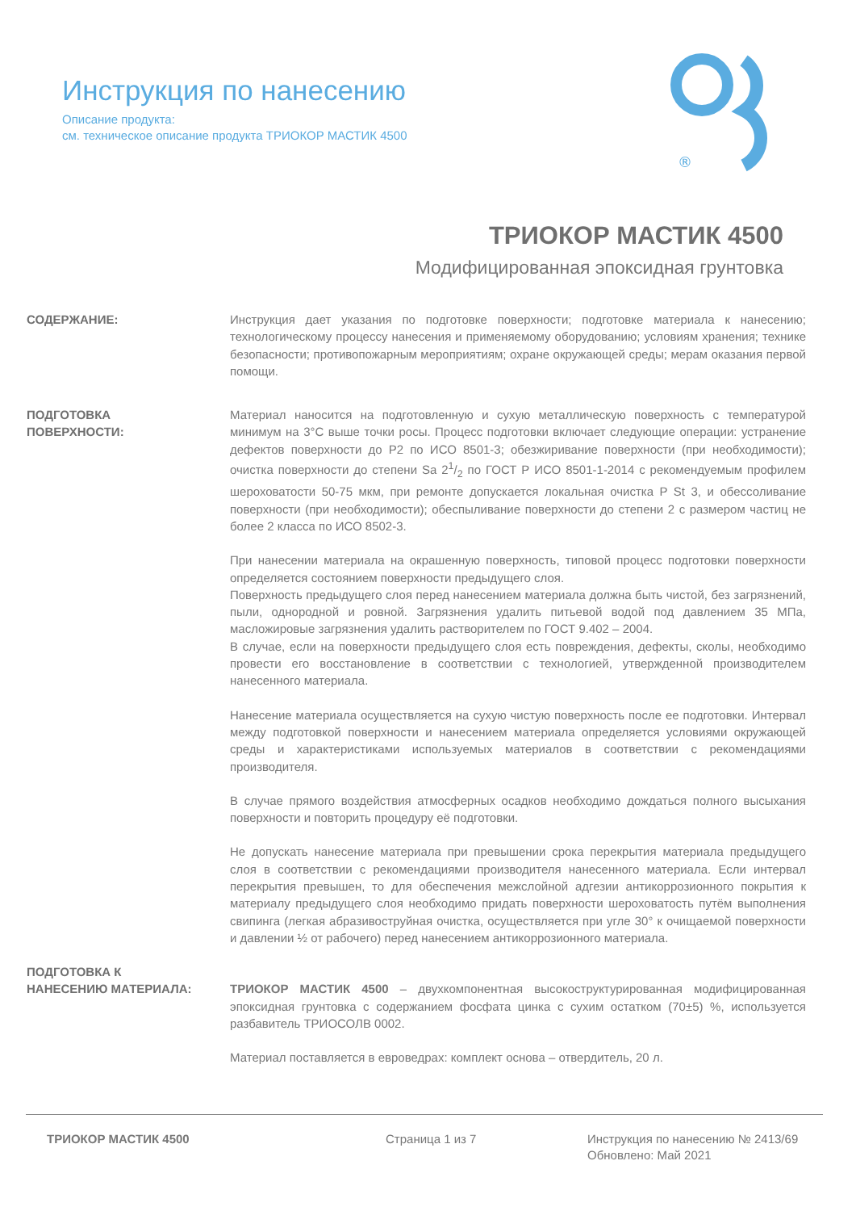Инструкция по нанесению
Описание продукта:
см. техническое описание продукта ТРИОКОР МАСТИК 4500
®
ТРИОКОР МАСТИК 4500
Модифицированная эпоксидная грунтовка
СОДЕРЖАНИЕ:
Инструкция дает указания по подготовке поверхности; подготовке материала к нанесению; технологическому процессу нанесения и применяемому оборудованию; условиям хранения; технике безопасности; противопожарным мероприятиям; охране окружающей среды; мерам оказания первой помощи.
ПОДГОТОВКА
ПОВЕРХНОСТИ:
Материал наносится на подготовленную и сухую металлическую поверхность с температурой минимум на 3°С выше точки росы. Процесс подготовки включает следующие операции: устранение дефектов поверхности до Р2 по ИСО 8501-3; обезжиривание поверхности (при необходимости); очистка поверхности до степени Sa 21/2 по ГОСТ Р ИСО 8501-1-2014 с рекомендуемым профилем шероховатости 50-75 мкм, при ремонте допускается локальная очистка P St 3, и обессоливание поверхности (при необходимости); обеспыливание поверхности до степени 2 с размером частиц не более 2 класса по ИСО 8502-3.
При нанесении материала на окрашенную поверхность, типовой процесс подготовки поверхности определяется состоянием поверхности предыдущего слоя.
Поверхность предыдущего слоя перед нанесением материала должна быть чистой, без загрязнений, пыли, однородной и ровной. Загрязнения удалить питьевой водой под давлением 35 МПа, масложировые загрязнения удалить растворителем по ГОСТ 9.402 – 2004.
В случае, если на поверхности предыдущего слоя есть повреждения, дефекты, сколы, необходимо провести его восстановление в соответствии с технологией, утвержденной производителем нанесенного материала.
Нанесение материала осуществляется на сухую чистую поверхность после ее подготовки. Интервал между подготовкой поверхности и нанесением материала определяется условиями окружающей среды и характеристиками используемых материалов в соответствии с рекомендациями производителя.
В случае прямого воздействия атмосферных осадков необходимо дождаться полного высыхания поверхности и повторить процедуру её подготовки.
Не допускать нанесение материала при превышении срока перекрытия материала предыдущего слоя в соответствии с рекомендациями производителя нанесенного материала. Если интервал перекрытия превышен, то для обеспечения межслойной адгезии антикоррозионного покрытия к материалу предыдущего слоя необходимо придать поверхности шероховатость путём выполнения свипинга (легкая абразивоструйная очистка, осуществляется при угле 30° к очищаемой поверхности и давлении ½ от рабочего) перед нанесением антикоррозионного материала.
ПОДГОТОВКА К
НАНЕСЕНИЮ МАТЕРИАЛА:
ТРИОКОР МАСТИК 4500 – двухкомпонентная высокоструктурированная модифицированная эпоксидная грунтовка с содержанием фосфата цинка с сухим остатком (70±5) %, используется разбавитель ТРИОСОЛВ 0002.
Материал поставляется в евроведрах: комплект основа – отвердитель, 20 л.
ТРИОКОР МАСТИК 4500 Страница 1 из 7 Инструкция по нанесению № 2413/69
Обновлено: Май 2021